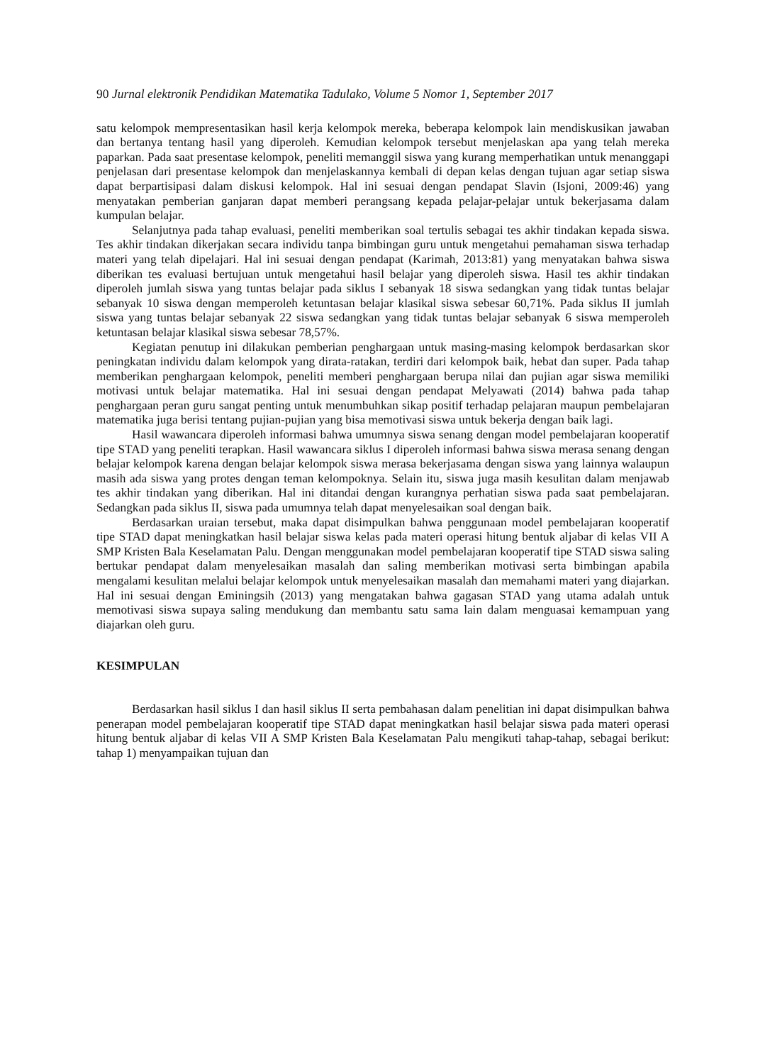90 Jurnal elektronik Pendidikan Matematika Tadulako, Volume 5 Nomor 1, September 2017
satu kelompok mempresentasikan hasil kerja kelompok mereka, beberapa kelompok lain mendiskusikan jawaban dan bertanya tentang hasil yang diperoleh. Kemudian kelompok tersebut menjelaskan apa yang telah mereka paparkan. Pada saat presentase kelompok, peneliti memanggil siswa yang kurang memperhatikan untuk menanggapi penjelasan dari presentase kelompok dan menjelaskannya kembali di depan kelas dengan tujuan agar setiap siswa dapat berpartisipasi dalam diskusi kelompok. Hal ini sesuai dengan pendapat Slavin (Isjoni, 2009:46) yang menyatakan pemberian ganjaran dapat memberi perangsang kepada pelajar-pelajar untuk bekerjasama dalam kumpulan belajar.
Selanjutnya pada tahap evaluasi, peneliti memberikan soal tertulis sebagai tes akhir tindakan kepada siswa. Tes akhir tindakan dikerjakan secara individu tanpa bimbingan guru untuk mengetahui pemahaman siswa terhadap materi yang telah dipelajari. Hal ini sesuai dengan pendapat (Karimah, 2013:81) yang menyatakan bahwa siswa diberikan tes evaluasi bertujuan untuk mengetahui hasil belajar yang diperoleh siswa. Hasil tes akhir tindakan diperoleh jumlah siswa yang tuntas belajar pada siklus I sebanyak 18 siswa sedangkan yang tidak tuntas belajar sebanyak 10 siswa dengan memperoleh ketuntasan belajar klasikal siswa sebesar 60,71%. Pada siklus II jumlah siswa yang tuntas belajar sebanyak 22 siswa sedangkan yang tidak tuntas belajar sebanyak 6 siswa memperoleh ketuntasan belajar klasikal siswa sebesar 78,57%.
Kegiatan penutup ini dilakukan pemberian penghargaan untuk masing-masing kelompok berdasarkan skor peningkatan individu dalam kelompok yang dirata-ratakan, terdiri dari kelompok baik, hebat dan super. Pada tahap memberikan penghargaan kelompok, peneliti memberi penghargaan berupa nilai dan pujian agar siswa memiliki motivasi untuk belajar matematika. Hal ini sesuai dengan pendapat Melyawati (2014) bahwa pada tahap penghargaan peran guru sangat penting untuk menumbuhkan sikap positif terhadap pelajaran maupun pembelajaran matematika juga berisi tentang pujian-pujian yang bisa memotivasi siswa untuk bekerja dengan baik lagi.
Hasil wawancara diperoleh informasi bahwa umumnya siswa senang dengan model pembelajaran kooperatif tipe STAD yang peneliti terapkan. Hasil wawancara siklus I diperoleh informasi bahwa siswa merasa senang dengan belajar kelompok karena dengan belajar kelompok siswa merasa bekerjasama dengan siswa yang lainnya walaupun masih ada siswa yang protes dengan teman kelompoknya. Selain itu, siswa juga masih kesulitan dalam menjawab tes akhir tindakan yang diberikan. Hal ini ditandai dengan kurangnya perhatian siswa pada saat pembelajaran. Sedangkan pada siklus II, siswa pada umumnya telah dapat menyelesaikan soal dengan baik.
Berdasarkan uraian tersebut, maka dapat disimpulkan bahwa penggunaan model pembelajaran kooperatif tipe STAD dapat meningkatkan hasil belajar siswa kelas pada materi operasi hitung bentuk aljabar di kelas VII A SMP Kristen Bala Keselamatan Palu. Dengan menggunakan model pembelajaran kooperatif tipe STAD siswa saling bertukar pendapat dalam menyelesaikan masalah dan saling memberikan motivasi serta bimbingan apabila mengalami kesulitan melalui belajar kelompok untuk menyelesaikan masalah dan memahami materi yang diajarkan. Hal ini sesuai dengan Eminingsih (2013) yang mengatakan bahwa gagasan STAD yang utama adalah untuk memotivasi siswa supaya saling mendukung dan membantu satu sama lain dalam menguasai kemampuan yang diajarkan oleh guru.
KESIMPULAN
Berdasarkan hasil siklus I dan hasil siklus II serta pembahasan dalam penelitian ini dapat disimpulkan bahwa penerapan model pembelajaran kooperatif tipe STAD dapat meningkatkan hasil belajar siswa pada materi operasi hitung bentuk aljabar di kelas VII A SMP Kristen Bala Keselamatan Palu mengikuti tahap-tahap, sebagai berikut: tahap 1) menyampaikan tujuan dan